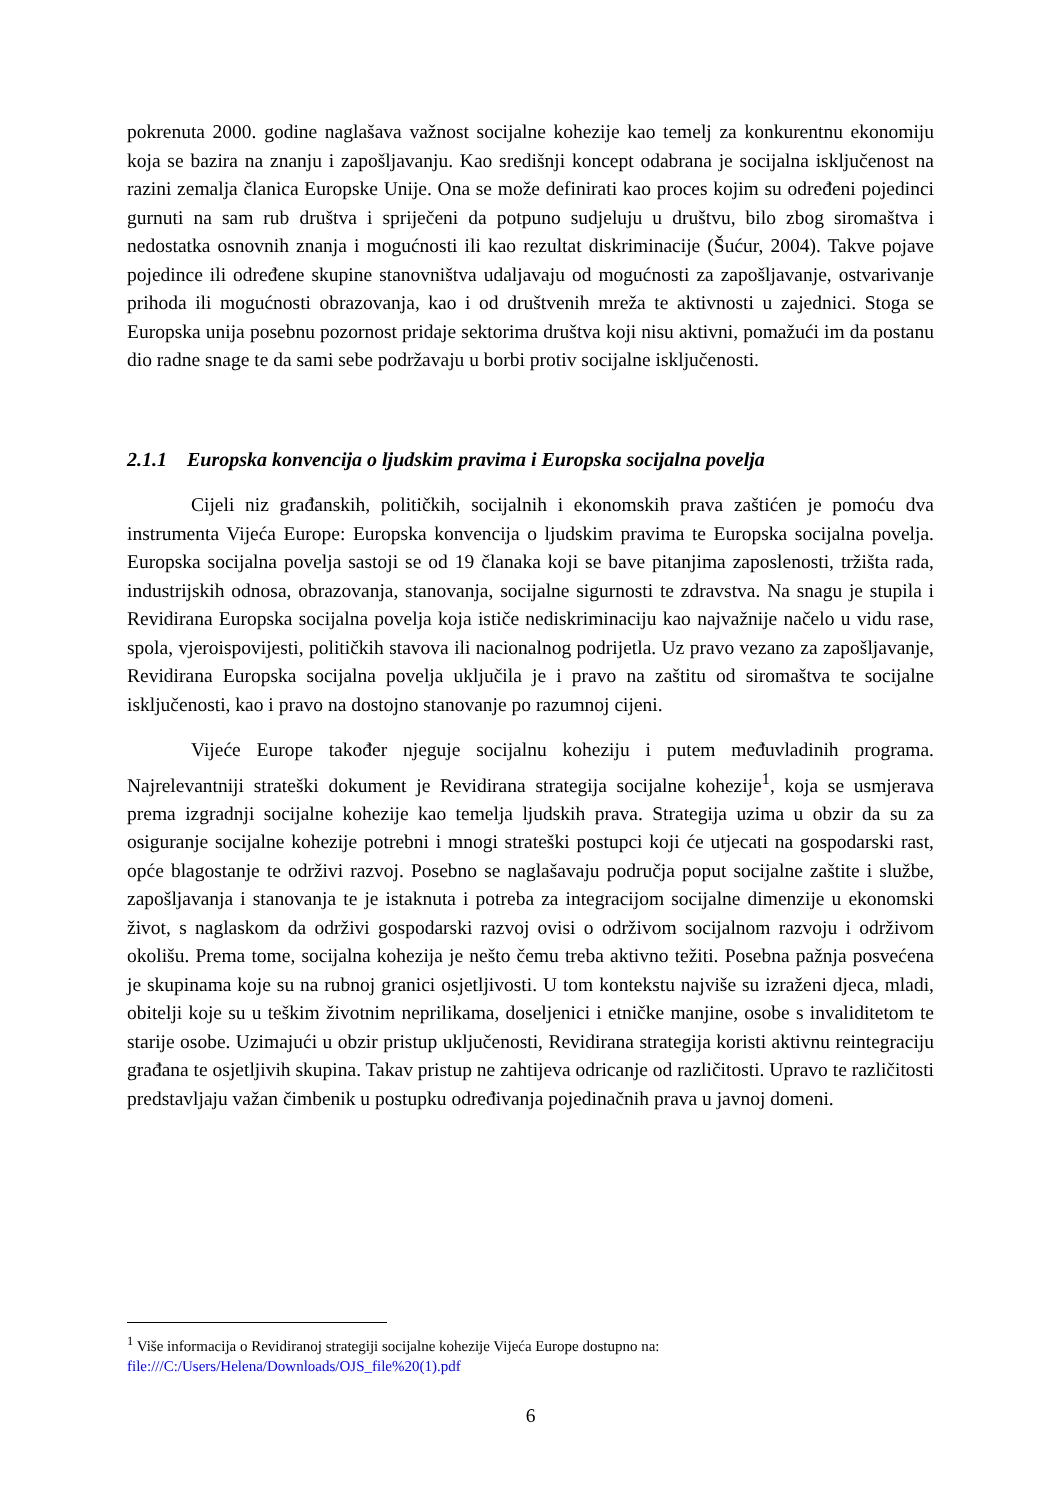pokrenuta 2000. godine naglašava važnost socijalne kohezije kao temelj za konkurentnu ekonomiju koja se bazira na znanju i zapošljavanju. Kao središnji koncept odabrana je socijalna isključenost na razini zemalja članica Europske Unije. Ona se može definirati kao proces kojim su određeni pojedinci gurnuti na sam rub društva i spriječeni da potpuno sudjeluju u društvu, bilo zbog siromaštva i nedostatka osnovnih znanja i mogućnosti ili kao rezultat diskriminacije (Šućur, 2004). Takve pojave pojedince ili određene skupine stanovništva udaljavaju od mogućnosti za zapošljavanje, ostvarivanje prihoda ili mogućnosti obrazovanja, kao i od društvenih mreža te aktivnosti u zajednici. Stoga se Europska unija posebnu pozornost pridaje sektorima društva koji nisu aktivni, pomažući im da postanu dio radne snage te da sami sebe podržavaju u borbi protiv socijalne isključenosti.
2.1.1 Europska konvencija o ljudskim pravima i Europska socijalna povelja
Cijeli niz građanskih, političkih, socijalnih i ekonomskih prava zaštićen je pomoću dva instrumenta Vijeća Europe: Europska konvencija o ljudskim pravima te Europska socijalna povelja. Europska socijalna povelja sastoji se od 19 članaka koji se bave pitanjima zaposlenosti, tržišta rada, industrijskih odnosa, obrazovanja, stanovanja, socijalne sigurnosti te zdravstva. Na snagu je stupila i Revidirana Europska socijalna povelja koja ističe nediskriminaciju kao najvažnije načelo u vidu rase, spola, vjeroispovijesti, političkih stavova ili nacionalnog podrijetla. Uz pravo vezano za zapošljavanje, Revidirana Europska socijalna povelja uključila je i pravo na zaštitu od siromaštva te socijalne isključenosti, kao i pravo na dostojno stanovanje po razumnoj cijeni.
Vijeće Europe također njeguje socijalnu koheziju i putem međuvladinih programa. Najrelevantniji strateški dokument je Revidirana strategija socijalne kohezije<sup>1</sup>, koja se usmjerava prema izgradnji socijalne kohezije kao temelja ljudskih prava. Strategija uzima u obzir da su za osiguranje socijalne kohezije potrebni i mnogi strateški postupci koji će utjecati na gospodarski rast, opće blagostanje te održivi razvoj. Posebno se naglašavaju područja poput socijalne zaštite i službe, zapošljavanja i stanovanja te je istaknuta i potreba za integracijom socijalne dimenzije u ekonomski život, s naglaskom da održivi gospodarski razvoj ovisi o održivom socijalnom razvoju i održivom okolišu. Prema tome, socijalna kohezija je nešto čemu treba aktivno težiti. Posebna pažnja posvećena je skupinama koje su na rubnoj granici osjetljivosti. U tom kontekstu najviše su izraženi djeca, mladi, obitelji koje su u teškim životnim neprilikama, doseljenici i etničke manjine, osobe s invaliditetom te starije osobe. Uzimajući u obzir pristup uključenosti, Revidirana strategija koristi aktivnu reintegraciju građana te osjetljivih skupina. Takav pristup ne zahtijeva odricanje od različitosti. Upravo te različitosti predstavljaju važan čimbenik u postupku određivanja pojedinačnih prava u javnoj domeni.
<sup>1</sup> Više informacija o Revidiranoj strategiji socijalne kohezije Vijeća Europe dostupno na:
file:///C:/Users/Helena/Downloads/OJS_file%20(1).pdf
6